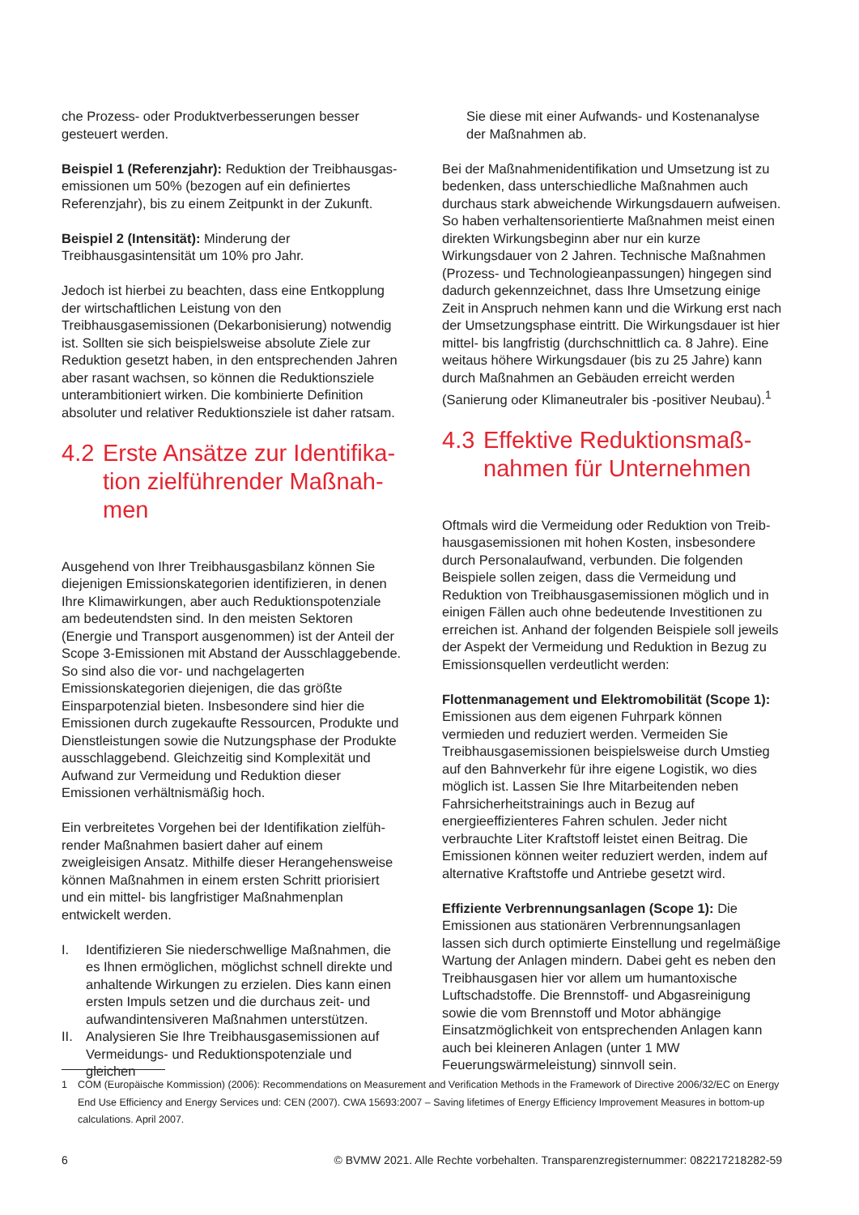che Prozess- oder Produktverbesserungen besser gesteu­ert werden.
Beispiel 1 (Referenzjahr): Reduktion der Treibhausgas­emissionen um 50% (bezogen auf ein definiertes Referenz­jahr), bis zu einem Zeitpunkt in der Zukunft.
Beispiel 2 (Intensität): Minderung der Treibhausgasintensi­tät um 10% pro Jahr.
Jedoch ist hierbei zu beachten, dass eine Entkopplung der wirtschaftlichen Leistung von den Treibhausgasemissionen (Dekarbonisierung) notwendig ist. Sollten sie sich bei­spielsweise absolute Ziele zur Reduktion gesetzt haben, in den entsprechenden Jahren aber rasant wachsen, so können die Reduktionsziele unterambitioniert wirken. Die kombinierte Definition absoluter und relativer Reduktions­ziele ist daher ratsam.
4.2 Erste Ansätze zur Identifika­tion zielführender Maßnah­men
Ausgehend von Ihrer Treibhausgasbilanz können Sie diejenigen Emissionskategorien identifizieren, in denen Ihre Klimawirkungen, aber auch Reduktionspotenziale am bedeutendsten sind. In den meisten Sektoren (Energie und Transport ausgenommen) ist der Anteil der Scope 3-Emis­sionen mit Abstand der Ausschlaggebende. So sind also die vor- und nachgelagerten Emissionskategorien diejeni­gen, die das größte Einsparpotenzial bieten. Insbesondere sind hier die Emissionen durch zugekaufte Ressourcen, Produkte und Dienstleistungen sowie die Nutzungsphase der Produkte ausschlaggebend. Gleichzeitig sind Komple­xität und Aufwand zur Vermeidung und Reduktion dieser Emissionen verhältnismäßig hoch.
Ein verbreitetes Vorgehen bei der Identifikation zielfüh­render Maßnahmen basiert daher auf einem zweigleisigen Ansatz. Mithilfe dieser Herangehensweise können Maßnah­men in einem ersten Schritt priorisiert und ein mittel- bis langfristiger Maßnahmenplan entwickelt werden.
I. Identifizieren Sie niederschwellige Maßnahmen, die es Ihnen ermöglichen, möglichst schnell direkte und anhaltende Wirkungen zu erzielen. Dies kann einen ers­ten Impuls setzen und die durchaus zeit- und aufwan­dintensiveren Maßnahmen unterstützen.
II. Analysieren Sie Ihre Treibhausgasemissionen auf Vermeidungs- und Reduktionspotenziale und gleichen
Sie diese mit einer Aufwands- und Kostenanalyse der Maßnahmen ab.
Bei der Maßnahmenidentifikation und Umsetzung ist zu be­denken, dass unterschiedliche Maßnahmen auch durchaus stark abweichende Wirkungsdauern aufweisen. So haben verhaltensorientierte Maßnahmen meist einen direkten Wirkungsbeginn aber nur ein kurze Wirkungsdauer von 2 Jahren. Technische Maßnahmen (Prozess- und Technolo­gieanpassungen) hingegen sind dadurch gekennzeichnet, dass Ihre Umsetzung einige Zeit in Anspruch nehmen kann und die Wirkung erst nach der Umsetzungsphase eintritt. Die Wirkungsdauer ist hier mittel- bis langfristig (durch­schnittlich ca. 8 Jahre). Eine weitaus höhere Wirkungsdau­er (bis zu 25 Jahre) kann durch Maßnahmen an Gebäuden erreicht werden (Sanierung oder Klimaneutraler bis -positi­ver Neubau).<sup>1</sup>
4.3 Effektive Reduktionsmaß­nahmen für Unternehmen
Oftmals wird die Vermeidung oder Reduktion von Treib­hausgasemissionen mit hohen Kosten, insbesondere durch Personalaufwand, verbunden. Die folgenden Beispiele sollen zeigen, dass die Vermeidung und Reduktion von Treibhausgasemissionen möglich und in einigen Fällen auch ohne bedeutende Investitionen zu erreichen ist. An­hand der folgenden Beispiele soll jeweils der Aspekt der Vermeidung und Reduktion in Bezug zu Emissionsquellen verdeutlicht werden:
Flottenmanagement und Elektromobilität (Scope 1): Emissionen aus dem eigenen Fuhrpark können vermieden und reduziert werden. Vermeiden Sie Treibhausgasemis­sionen beispielsweise durch Umstieg auf den Bahnverkehr für ihre eigene Logistik, wo dies möglich ist. Lassen Sie Ihre Mitarbeitenden neben Fahrsicherheitstrainings auch in Bezug auf energieeffizienteres Fahren schulen. Jeder nicht verbrauchte Liter Kraftstoff leistet einen Beitrag. Die Emissionen können weiter reduziert werden, indem auf alternative Kraftstoffe und Antriebe gesetzt wird.
Effiziente Verbrennungsanlagen (Scope 1): Die Emissio­nen aus stationären Verbrennungsanlagen lassen sich durch optimierte Einstellung und regelmäßige Wartung der Anlagen mindern. Dabei geht es neben den Treibhausgasen hier vor allem um humantoxische Luftschadstoffe. Die Brennstoff- und Abgasreinigung sowie die vom Brennstoff und Motor abhängige Einsatzmöglichkeit von entsprechen­den Anlagen kann auch bei kleineren Anlagen (unter 1 MW Feuerungswärmeleistung) sinnvoll sein.
1 COM (Europäische Kommission) (2006): Recommendations on Measurement and Verification Methods in the Framework of Directive 2006/32/EC on Energy End Use Efficiency and Energy Services und: CEN (2007). CWA 15693:2007 – Saving lifetimes of Energy Efficiency Improvement Measures in bottom-up calculations. April 2007.
6 © BVMW 2021. Alle Rechte vorbehalten. Transparenzregisternummer: 082217218282-59